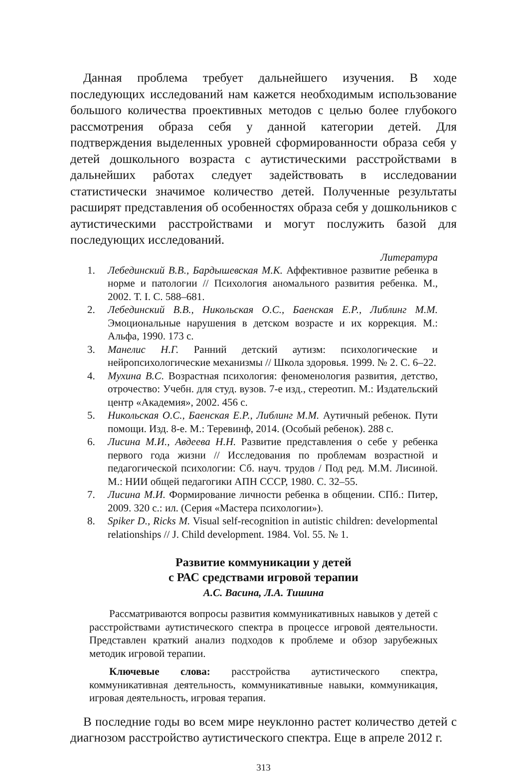Данная проблема требует дальнейшего изучения. В ходе последующих исследований нам кажется необходимым использование большого количества проективных методов с целью более глубокого рассмотрения образа себя у данной категории детей. Для подтверждения выделенных уровней сформированности образа себя у детей дошкольного возраста с аутистическими расстройствами в дальнейших работах следует задействовать в исследовании статистически значимое количество детей. Полученные результаты расширят представления об особенностях образа себя у дошкольников с аутистическими расстройствами и могут послужить базой для последующих исследований.
Литература
1. Лебединский В.В., Бардышевская М.К. Аффективное развитие ребенка в норме и патологии // Психология аномального развития ребенка. М., 2002. Т. I. С. 588–681.
2. Лебединский В.В., Никольская О.С., Баенская Е.Р., Либлинг М.М. Эмоциональные нарушения в детском возрасте и их коррекция. М.: Альфа, 1990. 173 с.
3. Манелис Н.Г. Ранний детский аутизм: психологические и нейропсихологические механизмы // Школа здоровья. 1999. № 2. С. 6–22.
4. Мухина В.С. Возрастная психология: феноменология развития, детство, отрочество: Учебн. для студ. вузов. 7-е изд., стереотип. М.: Издательский центр «Академия», 2002. 456 с.
5. Никольская О.С., Баенская Е.Р., Либлинг М.М. Аутичный ребенок. Пути помощи. Изд. 8-е. М.: Теревинф, 2014. (Особый ребенок). 288 с.
6. Лисина М.И., Авдеева Н.Н. Развитие представления о себе у ребенка первого года жизни // Исследования по проблемам возрастной и педагогической психологии: Сб. науч. трудов / Под ред. М.М. Лисиной. М.: НИИ общей педагогики АПН СССР, 1980. С. 32–55.
7. Лисина М.И. Формирование личности ребенка в общении. СПб.: Питер, 2009. 320 с.: ил. (Серия «Мастера психологии»).
8. Spiker D., Ricks M. Visual self-recognition in autistic children: developmental relationships // J. Child development. 1984. Vol. 55. № 1.
Развитие коммуникации у детей
с РАС средствами игровой терапии
А.С. Васина, Л.А. Тишина
Рассматриваются вопросы развития коммуникативных навыков у детей с расстройствами аутистического спектра в процессе игровой деятельности. Представлен краткий анализ подходов к проблеме и обзор зарубежных методик игровой терапии.
Ключевые слова: расстройства аутистического спектра, коммуникативная деятельность, коммуникативные навыки, коммуникация, игровая деятельность, игровая терапия.
В последние годы во всем мире неуклонно растет количество детей с диагнозом расстройство аутистического спектра. Еще в апреле 2012 г.
313